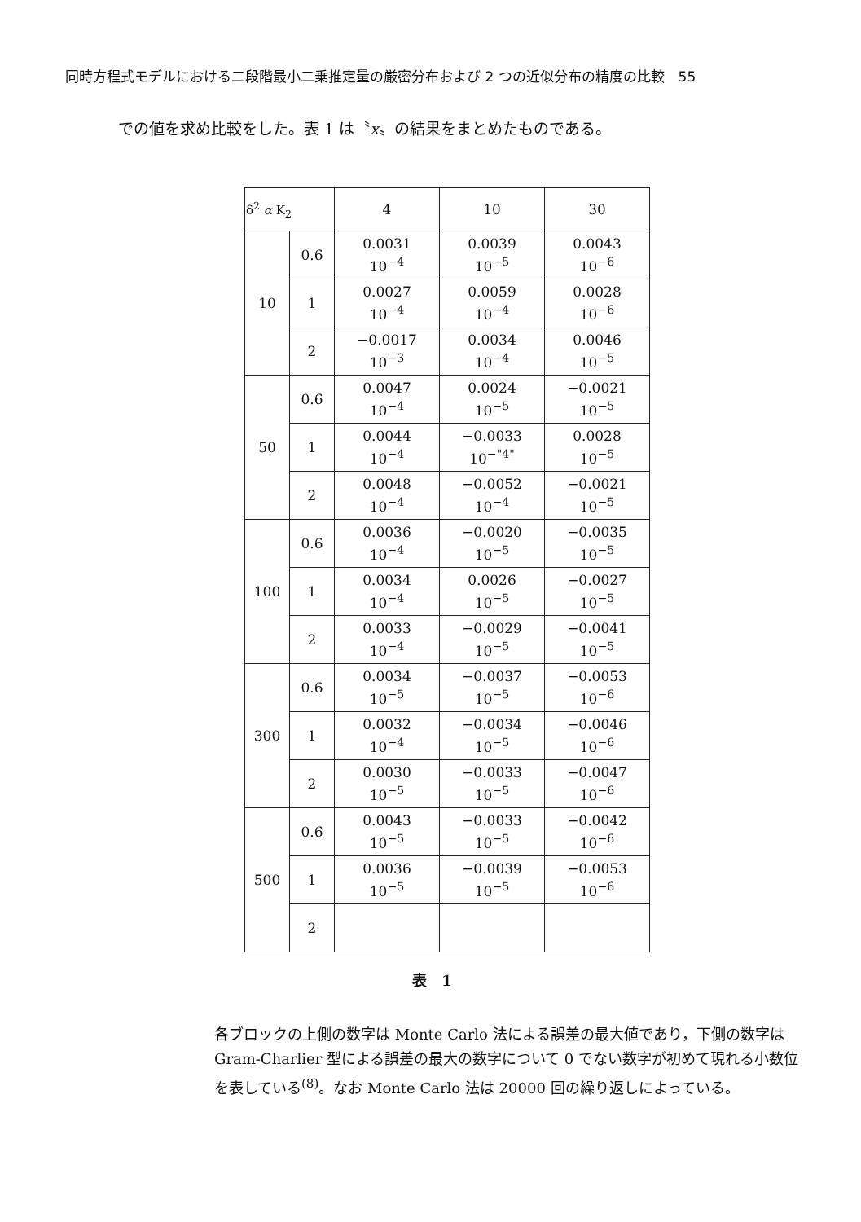同時方程式モデルにおける二段階最小二乗推定量の厳密分布および 2 つの近似分布の精度の比較　55
での値を求め比較をした。表 1 は〝x〟の結果をまとめたものである。
| δ<sup>2</sup> α K<sub>2</sub> | | 4 | 10 | 30 |
| --- | --- | --- | --- | --- |
| 10 | 0.6 | 0.0031 10<sup>−4</sup> | 0.0039 10<sup>−5</sup> | 0.0043 10<sup>−6</sup> |
| | 1 | 0.0027 10<sup>−4</sup> | 0.0059 10<sup>−4</sup> | 0.0028 10<sup>−6</sup> |
| | 2 | −0.0017 10<sup>−3</sup> | 0.0034 10<sup>−4</sup> | 0.0046 10<sup>−5</sup> |
| 50 | 0.6 | 0.0047 10<sup>−4</sup> | 0.0024 10<sup>−5</sup> | −0.0021 10<sup>−5</sup> |
| | 1 | 0.0044 10<sup>−4</sup> | −0.0033 10<sup>−"4"</sup> | 0.0028 10<sup>−5</sup> |
| | 2 | 0.0048 10<sup>−4</sup> | −0.0052 10<sup>−4</sup> | −0.0021 10<sup>−5</sup> |
| 100 | 0.6 | 0.0036 10<sup>−4</sup> | −0.0020 10<sup>−5</sup> | −0.0035 10<sup>−5</sup> |
| | 1 | 0.0034 10<sup>−4</sup> | 0.0026 10<sup>−5</sup> | −0.0027 10<sup>−5</sup> |
| | 2 | 0.0033 10<sup>−4</sup> | −0.0029 10<sup>−5</sup> | −0.0041 10<sup>−5</sup> |
| 300 | 0.6 | 0.0034 10<sup>−5</sup> | −0.0037 10<sup>−5</sup> | −0.0053 10<sup>−6</sup> |
| | 1 | 0.0032 10<sup>−4</sup> | −0.0034 10<sup>−5</sup> | −0.0046 10<sup>−6</sup> |
| | 2 | 0.0030 10<sup>−5</sup> | −0.0033 10<sup>−5</sup> | −0.0047 10<sup>−6</sup> |
| 500 | 0.6 | 0.0043 10<sup>−5</sup> | −0.0033 10<sup>−5</sup> | −0.0042 10<sup>−6</sup> |
| | 1 | 0.0036 10<sup>−5</sup> | −0.0039 10<sup>−5</sup> | −0.0053 10<sup>−6</sup> |
| | 2 | | | |
表　1
各ブロックの上側の数字は Monte Carlo 法による誤差の最大値であり，下側の数字は Gram-Charlier 型による誤差の最大の数字について 0 でない数字が初めて現れる小数位を表している<sup>(8)</sup>。なお Monte Carlo 法は 20000 回の繰り返しによっている。